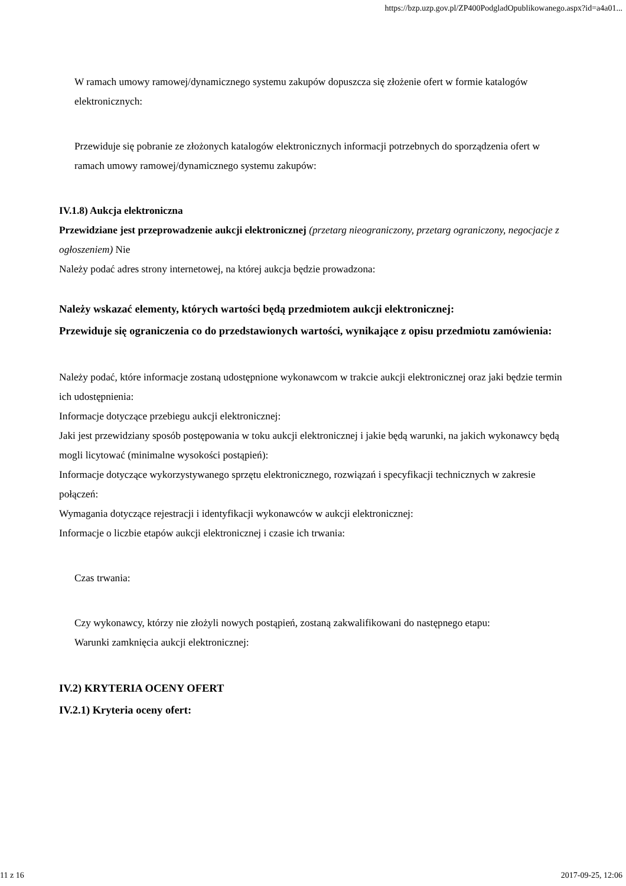https://bzp.uzp.gov.pl/ZP400PodgladOpublikowanego.aspx?id=a4a01...
W ramach umowy ramowej/dynamicznego systemu zakupów dopuszcza się złożenie ofert w formie katalogów elektronicznych:
Przewiduje się pobranie ze złożonych katalogów elektronicznych informacji potrzebnych do sporządzenia ofert w ramach umowy ramowej/dynamicznego systemu zakupów:
IV.1.8) Aukcja elektroniczna
Przewidziane jest przeprowadzenie aukcji elektronicznej (przetarg nieograniczony, przetarg ograniczony, negocjacje z ogłoszeniem) Nie
Należy podać adres strony internetowej, na której aukcja będzie prowadzona:
Należy wskazać elementy, których wartości będą przedmiotem aukcji elektronicznej:
Przewiduje się ograniczenia co do przedstawionych wartości, wynikające z opisu przedmiotu zamówienia:
Należy podać, które informacje zostaną udostępnione wykonawcom w trakcie aukcji elektronicznej oraz jaki będzie termin ich udostępnienia:
Informacje dotyczące przebiegu aukcji elektronicznej:
Jaki jest przewidziany sposób postępowania w toku aukcji elektronicznej i jakie będą warunki, na jakich wykonawcy będą mogli licytować (minimalne wysokości postąpień):
Informacje dotyczące wykorzystywanego sprzętu elektronicznego, rozwiązań i specyfikacji technicznych w zakresie połączeń:
Wymagania dotyczące rejestracji i identyfikacji wykonawców w aukcji elektronicznej:
Informacje o liczbie etapów aukcji elektronicznej i czasie ich trwania:
Czas trwania:
Czy wykonawcy, którzy nie złożyli nowych postąpień, zostaną zakwalifikowani do następnego etapu:
Warunki zamknięcia aukcji elektronicznej:
IV.2) KRYTERIA OCENY OFERT
IV.2.1) Kryteria oceny ofert:
11 z 16 2017-09-25, 12:06